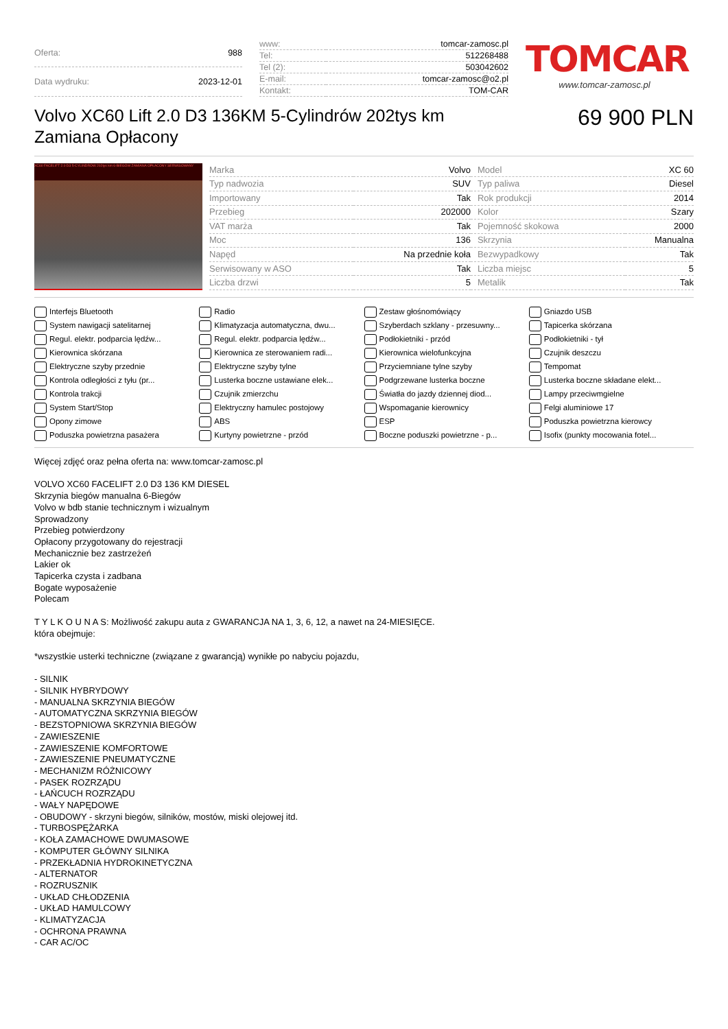| Oferta: | 988 |
| Data wydruku: | 2023-12-01 |
| www: | tomcar-zamosc.pl |
| Tel: | 512268488 |
| Tel (2): | 503042602 |
| E-mail: | tomcar-zamosc@o2.pl |
| Kontakt: | TOM-CAR |
TOMCAR
www.tomcar-zamosc.pl
Volvo XC60 Lift 2.0 D3 136KM 5-Cylindrów 202tys km Zamiana Opłacony
69 900 PLN
XC60 FACELIFT 2.0 D3 5-CYLINDRÓW 202tys km 6-BIEGÓW ZAMIANA OPŁACONY SERWISOWANY
| Marka | Volvo | Model | XC 60 |
| Typ nadwozia | SUV | Typ paliwa | Diesel |
| Importowany | Tak | Rok produkcji | 2014 |
| Przebieg | 202000 | Kolor | Szary |
| VAT marża | Tak | Pojemność skokowa | 2000 |
| Moc | 136 | Skrzynia | Manualna |
| Napęd | Na przednie koła | Bezwypadkowy | Tak |
| Serwisowany w ASO | Tak | Liczba miejsc | 5 |
| Liczba drzwi | 5 | Metalik | Tak |
Interfejs Bluetooth
Radio
Zestaw głośnomówiący
Gniazdo USB
System nawigacji satelitarnej
Klimatyzacja automatyczna, dwu...
Szyberdach szklany - przesuwny...
Tapicerka skórzana
Regul. elektr. podparcia lędźw...
Regul. elektr. podparcia lędźw...
Podłokietniki - przód
Podłokietniki - tył
Kierownica skórzana
Kierownica ze sterowaniem radi...
Kierownica wielofunkcyjna
Czujnik deszczu
Elektryczne szyby przednie
Elektryczne szyby tylne
Przyciemniane tylne szyby
Tempomat
Kontrola odległości z tyłu (pr...
Lusterka boczne ustawiane elek...
Podgrzewane lusterka boczne
Lusterka boczne składane elekt...
Kontrola trakcji
Czujnik zmierzchu
Światła do jazdy dziennej diod...
Lampy przeciwmgielne
System Start/Stop
Elektryczny hamulec postojowy
Wspomaganie kierownicy
Felgi aluminiowe 17
Opony zimowe
ABS
ESP
Poduszka powietrzna kierowcy
Poduszka powietrzna pasażera
Kurtyny powietrzne - przód
Boczne poduszki powietrzne - p...
Isofix (punkty mocowania fotel...
Więcej zdjęć oraz pełna oferta na: www.tomcar-zamosc.pl
VOLVO XC60 FACELIFT 2.0 D3 136 KM DIESEL
Skrzynia biegów manualna 6-Biegów
Volvo w bdb stanie technicznym i wizualnym
Sprowadzony
Przebieg potwierdzony
Opłacony przygotowany do rejestracji
Mechanicznie bez zastrzeżeń
Lakier ok
Tapicerka czysta i zadbana
Bogate wyposażenie
Polecam
T Y L K O U N A S: Możliwość zakupu auta z GWARANCJA NA 1, 3, 6, 12, a nawet na 24-MIESIĘCE.
która obejmuje:
*wszystkie usterki techniczne (związane z gwarancją) wynikłe po nabyciu pojazdu,
- SILNIK
- SILNIK HYBRYDOWY
- MANUALNA SKRZYNIA BIEGÓW
- AUTOMATYCZNA SKRZYNIA BIEGÓW
- BEZSTOPNIOWA SKRZYNIA BIEGÓW
- ZAWIESZENIE
- ZAWIESZENIE KOMFORTOWE
- ZAWIESZENIE PNEUMATYCZNE
- MECHANIZM RÓŻNICOWY
- PASEK ROZRZĄDU
- ŁAŃCUCH ROZRZĄDU
- WAŁY NAPĘDOWE
- OBUDOWY - skrzyni biegów, silników, mostów, miski olejowej itd.
- TURBOSPĘŻARKA
- KOŁA ZAMACHOWE DWUMASOWE
- KOMPUTER GŁÓWNY SILNIKA
- PRZEKŁADNIA HYDROKINETYCZNA
- ALTERNATOR
- ROZRUSZNIK
- UKŁAD CHŁODZENIA
- UKŁAD HAMULCOWY
- KLIMATYZACJA
- OCHRONA PRAWNA
- CAR AC/OC